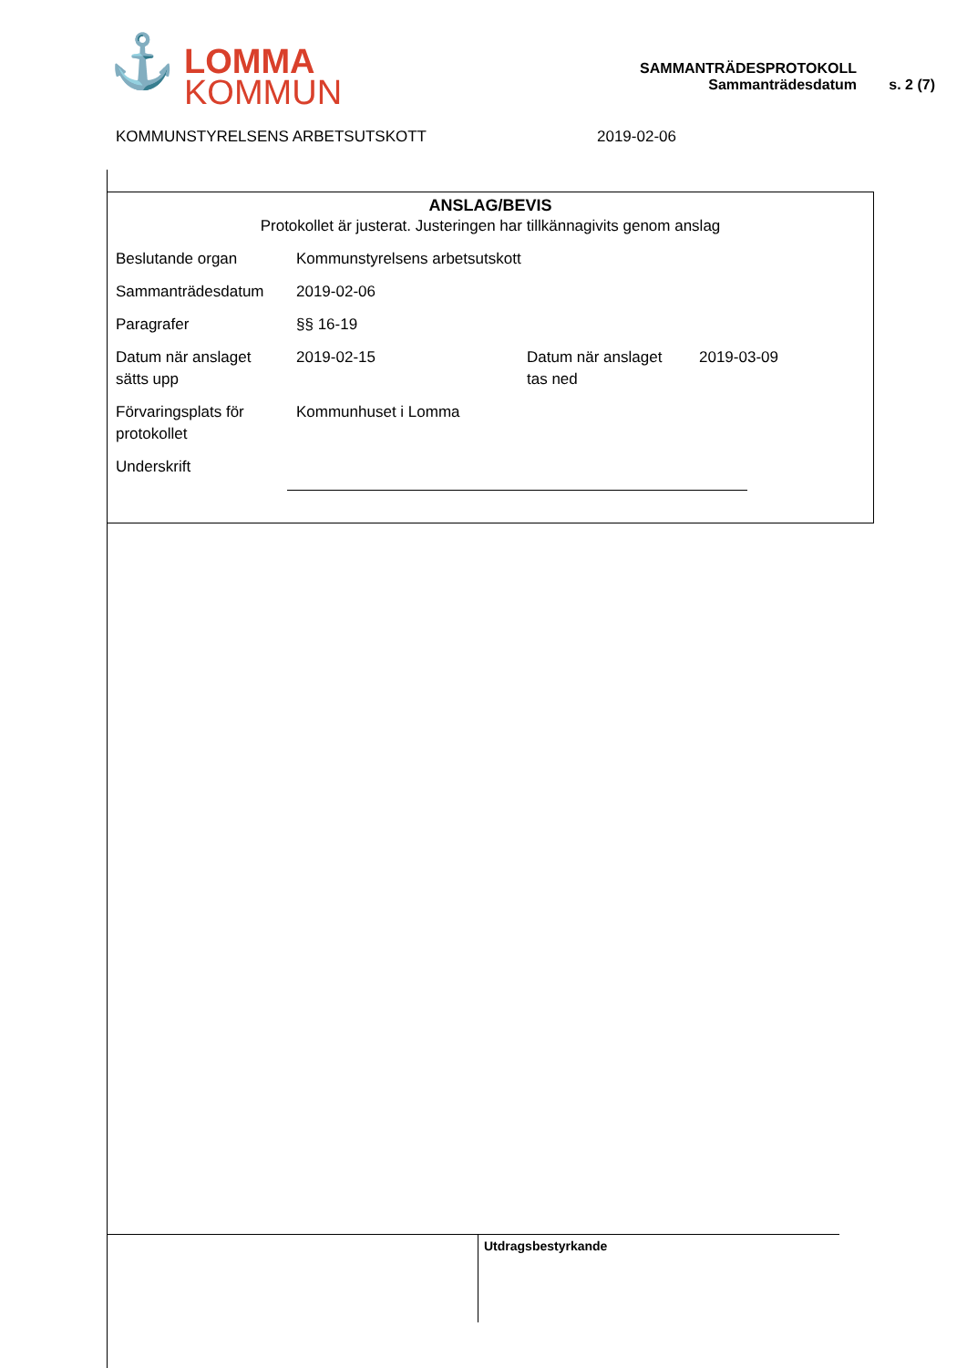⚓ LOMMA
KOMMUN
SAMMANTRÄDESPROTOKOLL
Sammanträdesdatum
s. 2 (7)
KOMMUNSTYRELSENS ARBETSUTSKOTT 2019-02-06
ANSLAG/BEVIS
Protokollet är justerat. Justeringen har tillkännagivits genom anslag
| Beslutande organ | Kommunstyrelsens arbetsutskott | | |
| Sammanträdesdatum | 2019-02-06 | | |
| Paragrafer | §§ 16-19 | | |
| Datum när anslaget sätts upp | 2019-02-15 | Datum när anslaget tas ned | 2019-03-09 |
| Förvaringsplats för protokollet | Kommunhuset i Lomma | | |
| Underskrift | | | |
Utdragsbestyrkande